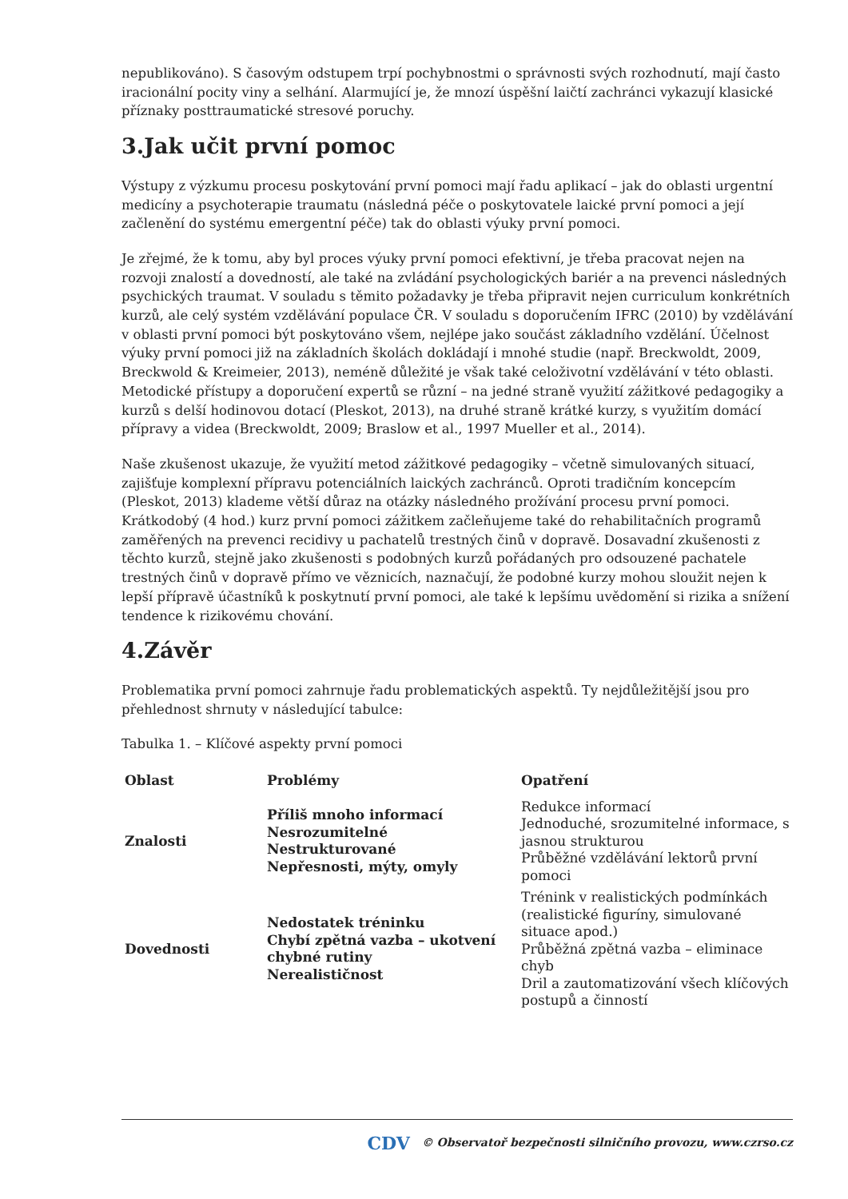nepublikováno). S časovým odstupem trpí pochybnostmi o správnosti svých rozhodnutí, mají často iracionální pocity viny a selhání. Alarmující je, že mnozí úspěšní laičtí zachránci vykazují klasické příznaky posttraumatické stresové poruchy.
3.Jak učit první pomoc
Výstupy z výzkumu procesu poskytování první pomoci mají řadu aplikací – jak do oblasti urgentní medicíny a psychoterapie traumatu (následná péče o poskytovatele laické první pomoci a její začlenění do systému emergentní péče) tak do oblasti výuky první pomoci.
Je zřejmé, že k tomu, aby byl proces výuky první pomoci efektivní, je třeba pracovat nejen na rozvoji znalostí a dovedností, ale také na zvládání psychologických bariér a na prevenci následných psychických traumat. V souladu s těmito požadavky je třeba připravit nejen curriculum konkrétních kurzů, ale celý systém vzdělávání populace ČR. V souladu s doporučením IFRC (2010) by vzdělávání v oblasti první pomoci být poskytováno všem, nejlépe jako součást základního vzdělání. Účelnost výuky první pomoci již na základních školách dokládají i mnohé studie (např. Breckwoldt, 2009, Breckwold & Kreimeier, 2013), neméně důležité je však také celoživotní vzdělávání v této oblasti. Metodické přístupy a doporučení expertů se různí – na jedné straně využití zážitkové pedagogiky a kurzů s delší hodinovou dotací (Pleskot, 2013), na druhé straně krátké kurzy, s využitím domácí přípravy a videa (Breckwoldt, 2009; Braslow et al., 1997 Mueller et al., 2014).
Naše zkušenost ukazuje, že využití metod zážitkové pedagogiky – včetně simulovaných situací, zajišťuje komplexní přípravu potenciálních laických zachránců. Oproti tradičním koncepcím (Pleskot, 2013) klademe větší důraz na otázky následného prožívání procesu první pomoci. Krátkodobý (4 hod.) kurz první pomoci zážitkem začleňujeme také do rehabilitačních programů zaměřených na prevenci recidivy u pachatelů trestných činů v dopravě. Dosavadní zkušenosti z těchto kurzů, stejně jako zkušenosti s podobných kurzů pořádaných pro odsouzené pachatele trestných činů v dopravě přímo ve věznicích, naznačují, že podobné kurzy mohou sloužit nejen k lepší přípravě účastníků k poskytnutí první pomoci, ale také k lepšímu uvědomění si rizika a snížení tendence k rizikovému chování.
4.Závěr
Problematika první pomoci zahrnuje řadu problematických aspektů. Ty nejdůležitější jsou pro přehlednost shrnuty v následující tabulce:
Tabulka 1. – Klíčové aspekty první pomoci
| Oblast | Problémy | Opatření |
| --- | --- | --- |
| Znalosti | Příliš mnoho informací Nesrozumitelné Nestrukturované Nepřesnosti, mýty, omyly | Redukce informací Jednoduché, srozumitelné informace, s jasnou strukturou Průběžné vzdělávání lektorů první pomoci |
| Dovednosti | Nedostatek tréninku Chybí zpětná vazba – ukotvení chybné rutiny Nerealističnost | Trénink v realistických podmínkách (realistické figuríny, simulované situace apod.) Průběžná zpětná vazba – eliminace chyb Dril a zautomatizování všech klíčových postupů a činností |
CDV © Observatoř bezpečnosti silničního provozu, www.czrso.cz